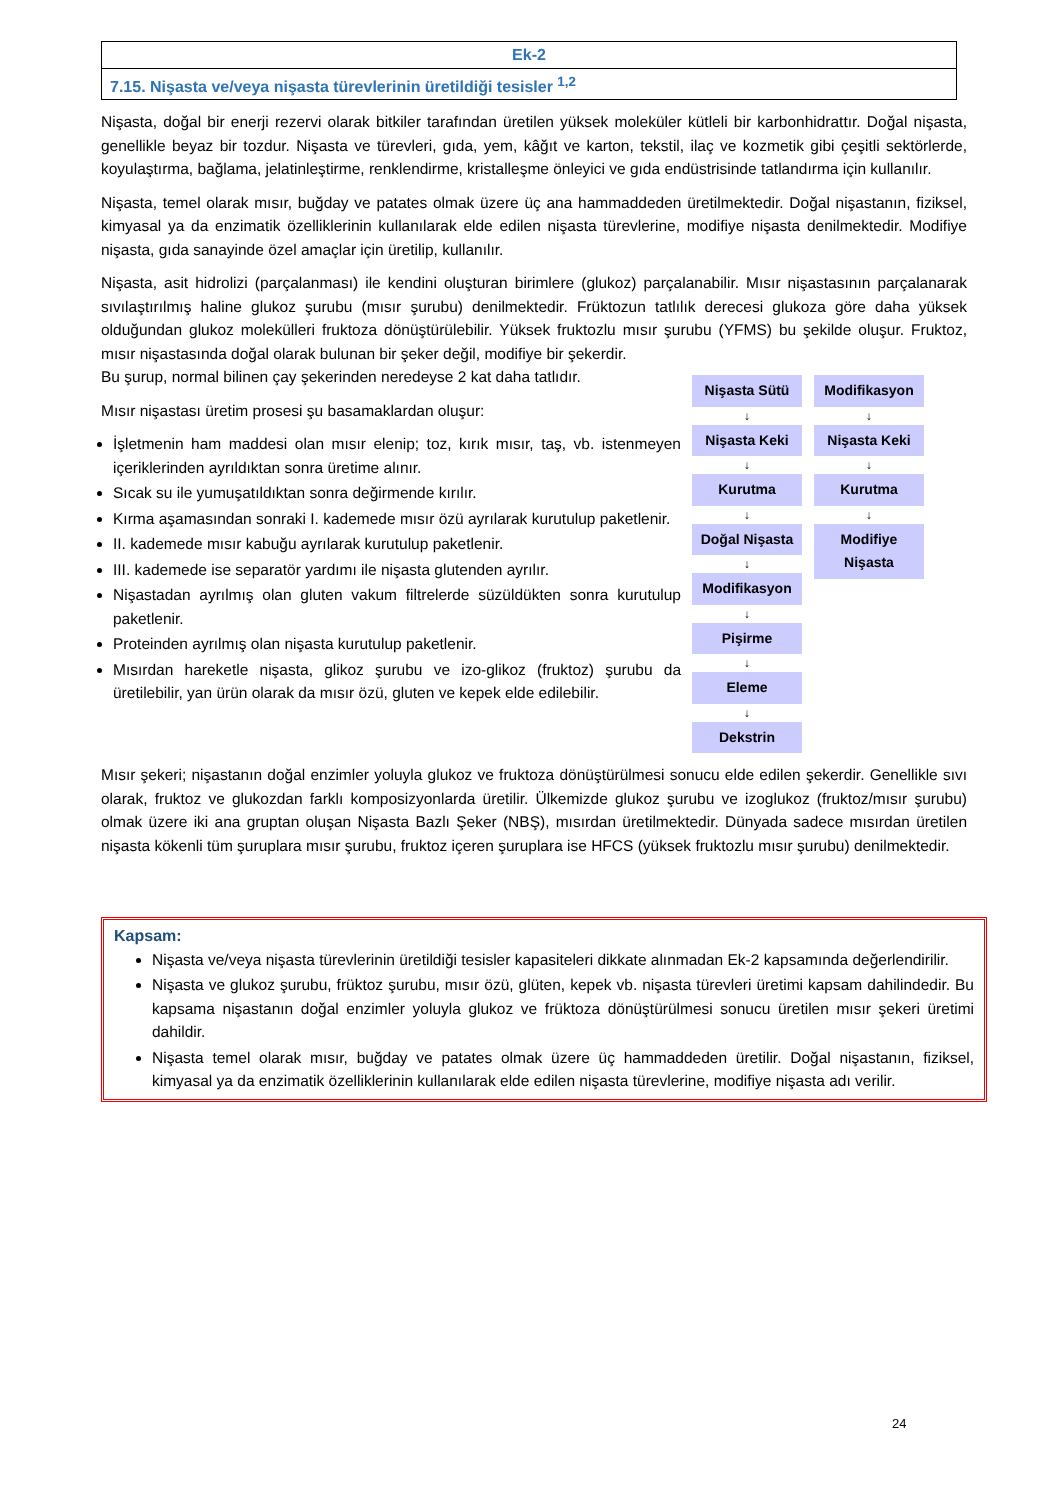| Ek-2 |
| 7.15. Nişasta ve/veya nişasta türevlerinin üretildiği tesisler <sup>1,2</sup> |
Nişasta, doğal bir enerji rezervi olarak bitkiler tarafından üretilen yüksek moleküler kütleli bir karbonhidrattır. Doğal nişasta, genellikle beyaz bir tozdur. Nişasta ve türevleri, gıda, yem, kâğıt ve karton, tekstil, ilaç ve kozmetik gibi çeşitli sektörlerde, koyulaştırma, bağlama, jelatinleştirme, renklendirme, kristalleşme önleyici ve gıda endüstrisinde tatlandırma için kullanılır.
Nişasta, temel olarak mısır, buğday ve patates olmak üzere üç ana hammaddeden üretilmektedir. Doğal nişastanın, fiziksel, kimyasal ya da enzimatik özelliklerinin kullanılarak elde edilen nişasta türevlerine, modifiye nişasta denilmektedir. Modifiye nişasta, gıda sanayinde özel amaçlar için üretilip, kullanılır.
Nişasta, asit hidrolizi (parçalanması) ile kendini oluşturan birimlere (glukoz) parçalanabilir. Mısır nişastasının parçalanarak sıvılaştırılmış haline glukoz şurubu (mısır şurubu) denilmektedir. Früktozun tatlılık derecesi glukoza göre daha yüksek olduğundan glukoz molekülleri fruktoza dönüştürülebilir. Yüksek fruktozlu mısır şurubu (YFMS) bu şekilde oluşur. Fruktoz, mısır nişastasında doğal olarak bulunan bir şeker değil, modifiye bir şekerdir.
Bu şurup, normal bilinen çay şekerinden neredeyse 2 kat daha tatlıdır.
Mısır nişastası üretim prosesi şu basamaklardan oluşur:
İşletmenin ham maddesi olan mısır elenip; toz, kırık mısır, taş, vb. istenmeyen içeriklerinden ayrıldıktan sonra üretime alınır.
Sıcak su ile yumuşatıldıktan sonra değirmende kırılır.
Kırma aşamasından sonraki I. kademede mısır özü ayrılarak kurutulup paketlenir.
II. kademede mısır kabuğu ayrılarak kurutulup paketlenir.
III. kademede ise separatör yardımı ile nişasta glutenden ayrılır.
Nişastadan ayrılmış olan gluten vakum filtrelerde süzüldükten sonra kurutulup paketlenir.
Proteinden ayrılmış olan nişasta kurutulup paketlenir.
Mısırdan hareketle nişasta, glikoz şurubu ve izo-glikoz (fruktoz) şurubu da üretilebilir, yan ürün olarak da mısır özü, gluten ve kepek elde edilebilir.
Nişasta Sütü
↓
Nişasta Keki
↓
Kurutma
↓
Doğal Nişasta
↓
Modifikasyon
↓
Pişirme
↓
Eleme
↓
Dekstrin
Modifikasyon
↓
Nişasta Keki
↓
Kurutma
↓
Modifiye Nişasta
Mısır şekeri; nişastanın doğal enzimler yoluyla glukoz ve fruktoza dönüştürülmesi sonucu elde edilen şekerdir. Genellikle sıvı olarak, fruktoz ve glukozdan farklı komposizyonlarda üretilir. Ülkemizde glukoz şurubu ve izoglukoz (fruktoz/mısır şurubu) olmak üzere iki ana gruptan oluşan Nişasta Bazlı Şeker (NBŞ), mısırdan üretilmektedir. Dünyada sadece mısırdan üretilen nişasta kökenli tüm şuruplara mısır şurubu, fruktoz içeren şuruplara ise HFCS (yüksek fruktozlu mısır şurubu) denilmektedir.
Kapsam:
Nişasta ve/veya nişasta türevlerinin üretildiği tesisler kapasiteleri dikkate alınmadan Ek-2 kapsamında değerlendirilir.
Nişasta ve glukoz şurubu, früktoz şurubu, mısır özü, glüten, kepek vb. nişasta türevleri üretimi kapsam dahilindedir. Bu kapsama nişastanın doğal enzimler yoluyla glukoz ve früktoza dönüştürülmesi sonucu üretilen mısır şekeri üretimi dahildir.
Nişasta temel olarak mısır, buğday ve patates olmak üzere üç hammaddeden üretilir. Doğal nişastanın, fiziksel, kimyasal ya da enzimatik özelliklerinin kullanılarak elde edilen nişasta türevlerine, modifiye nişasta adı verilir.
24